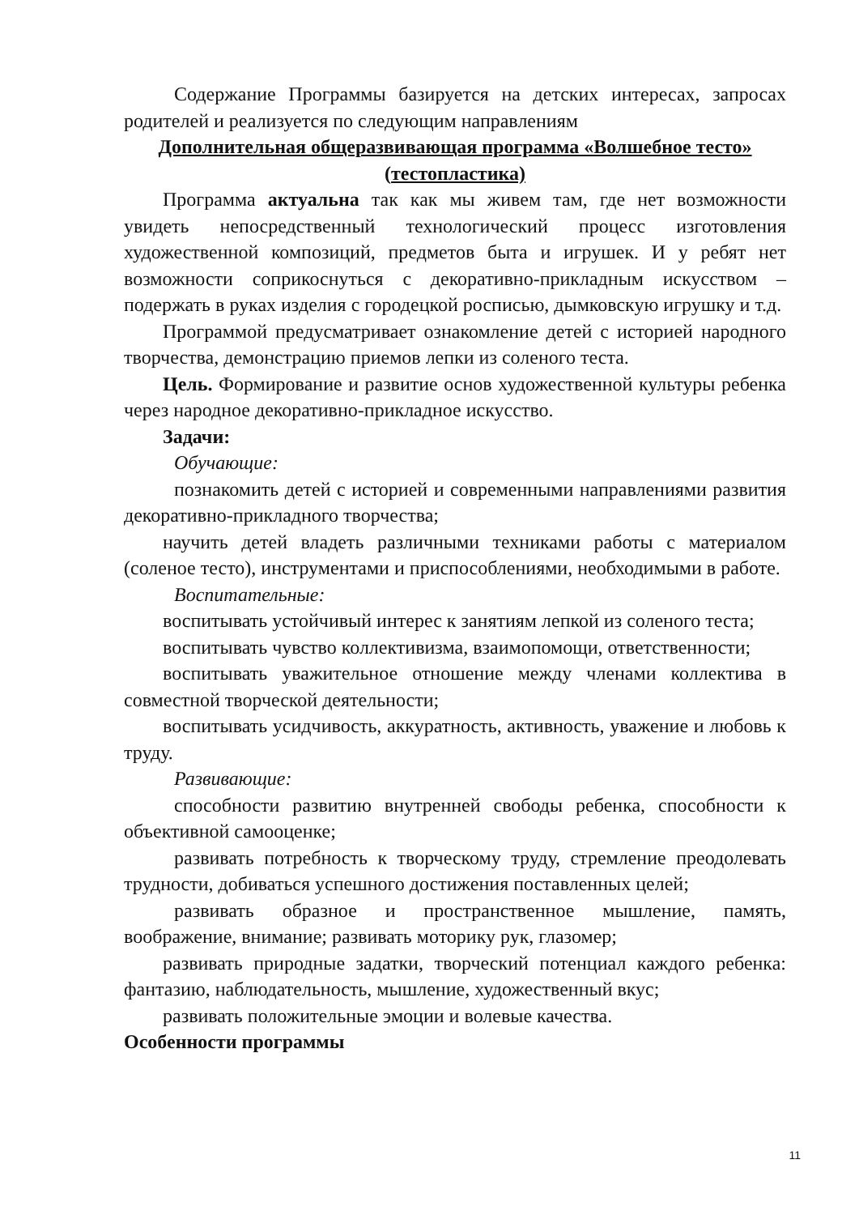Содержание Программы базируется на детских интересах, запросах родителей и реализуется по следующим направлениям
Дополнительная общеразвивающая программа «Волшебное тесто»
(тестопластика)
Программа актуальна так как мы живем там, где нет возможности увидеть непосредственный технологический процесс изготовления художественной композиций, предметов быта и игрушек. И у ребят нет возможности соприкоснуться с декоративно-прикладным искусством – подержать в руках изделия с городецкой росписью, дымковскую игрушку и т.д.
Программой предусматривает ознакомление детей с историей народного творчества, демонстрацию приемов лепки из соленого теста.
Цель. Формирование и развитие основ художественной культуры ребенка через народное декоративно-прикладное искусство.
Задачи:
Обучающие:
познакомить детей с историей и современными направлениями развития декоративно-прикладного творчества;
научить детей владеть различными техниками работы с материалом (соленое тесто), инструментами и приспособлениями, необходимыми в работе.
Воспитательные:
воспитывать устойчивый интерес к занятиям лепкой из соленого теста;
воспитывать чувство коллективизма, взаимопомощи, ответственности;
воспитывать уважительное отношение между членами коллектива в совместной творческой деятельности;
воспитывать усидчивость, аккуратность, активность, уважение и любовь к труду.
Развивающие:
способности развитию внутренней свободы ребенка, способности к объективной самооценке;
развивать потребность к творческому труду, стремление преодолевать трудности, добиваться успешного достижения поставленных целей;
развивать образное и пространственное мышление, память, воображение, внимание; развивать моторику рук, глазомер;
развивать природные задатки, творческий потенциал каждого ребенка: фантазию, наблюдательность, мышление, художественный вкус;
развивать положительные эмоции и волевые качества.
Особенности программы
11